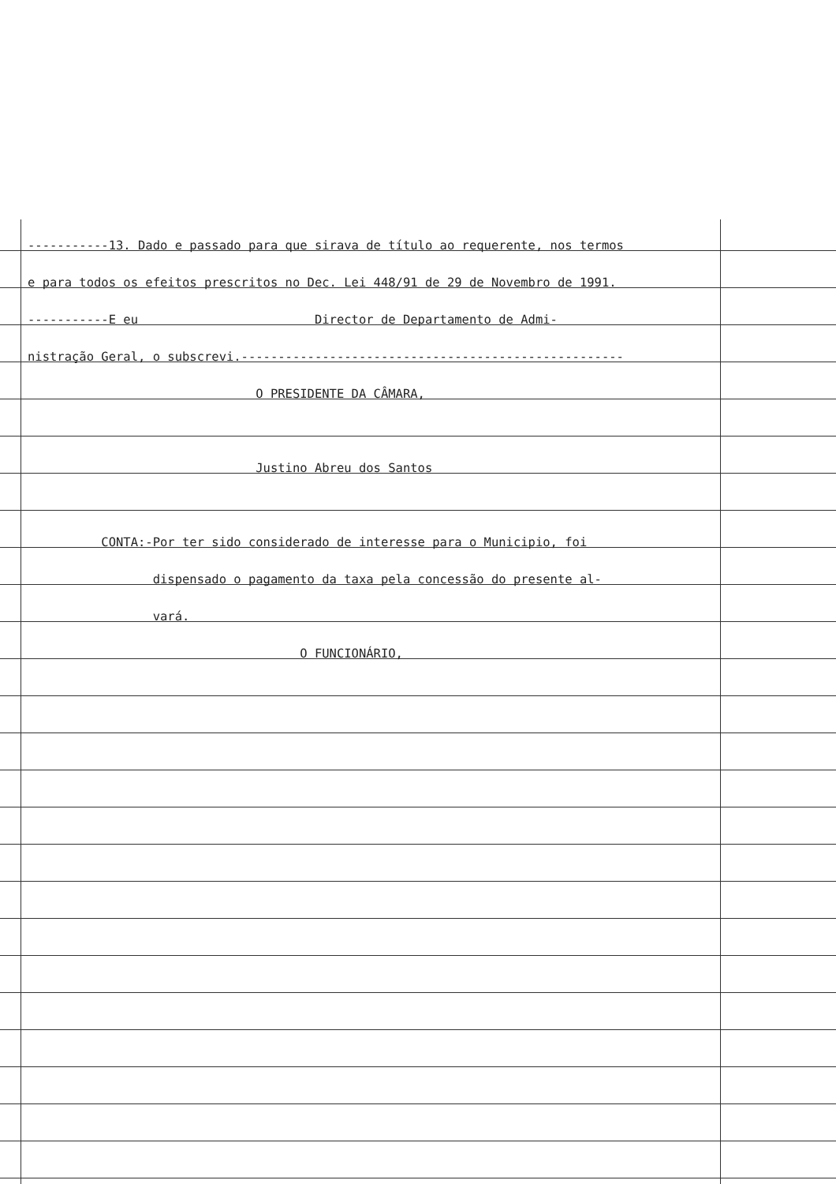-----------13. Dado e passado para que sirava de título ao requerente, nos termos
e para todos os efeitos prescritos no Dec. Lei 448/91 de 29 de Novembro de 1991.
-----------E eu Director de Departamento de Admi-
nistração Geral, o subscrevi.----------------------------------------------------
O PRESIDENTE DA CÂMARA,
Justino Abreu dos Santos
CONTA:-Por ter sido considerado de interesse para o Municipio, foi
dispensado o pagamento da taxa pela concessão do presente al-
vará.
O FUNCIONÁRIO,